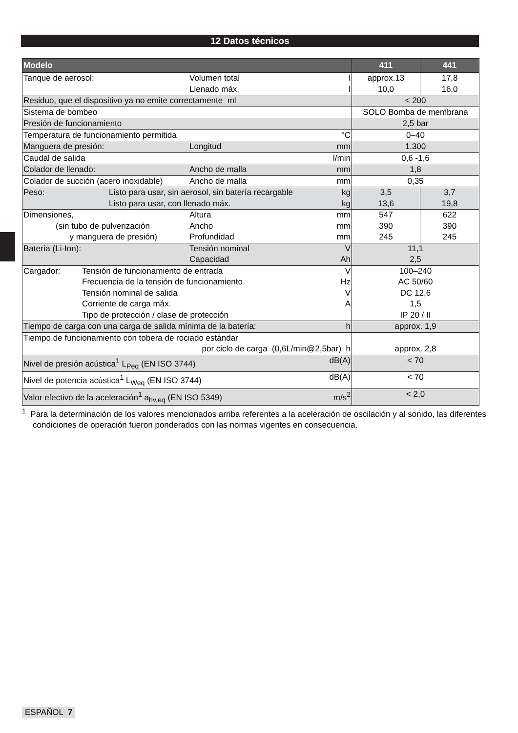12 Datos técnicos
| Modelo | 411 | 441 |
| --- | --- | --- |
| Tanque de aerosol: Volumen total Llenado máx. l l | approx.13 10,0 | 17,8 16,0 |
| Residuo, que el dispositivo ya no emite correctamente ml | < 200 | |
| Sistema de bombeo | SOLO Bomba de membrana | |
| Presión de funcionamiento | 2,5 bar | |
| Temperatura de funcionamiento permitida °C | 0–40 | |
| Manguera de presión: Longitud mm | 1.300 | |
| Caudal de salida l/min | 0,6 -1,6 | |
| Colador de llenado: Ancho de malla mm | 1,8 | |
| Colador de succión (acero inoxidable) Ancho de malla mm | 0,35 | |
| Peso: Listo para usar, sin aerosol, sin batería recargable Listo para usar, con llenado máx. kg kg | 3,5 13,6 | 3,7 19,8 |
| Dimensiones, (sin tubo de pulverización y manguera de presión) Altura Ancho Profundidad mm mm mm | 547 390 245 | 622 390 245 |
| Batería (Li-Ion): Tensión nominal Capacidad V Ah | 11,1 2,5 | |
| Cargador: Tensión de funcionamiento de entrada Frecuencia de la tensión de funcionamiento Tensión nominal de salida Corriente de carga máx. Tipo de protección / clase de protección V Hz V A | 100–240 AC 50/60 DC 12,6 1,5 IP 20 / II | |
| Tiempo de carga con una carga de salida mínima de la batería: h | approx. 1,9 | |
| Tiempo de funcionamiento con tobera de rociado estándar por ciclo de carga (0,6L/min@2,5bar) h | approx. 2,8 | |
| Nivel de presión acústica<sup>1</sup> L<sub>Peq</sub> (EN ISO 3744) dB(A) | < 70 | |
| Nivel de potencia acústica<sup>1</sup> L<sub>Weq</sub> (EN ISO 3744) dB(A) | < 70 | |
| Valor efectivo de la aceleración<sup>1</sup> a<sub>hv,eq</sub> (EN ISO 5349) m/s<sup>2</sup> | < 2,0 | |
<sup>1</sup> Para la determinación de los valores mencionados arriba referentes a la aceleración de oscilación y al sonido, las diferentes condiciones de operación fueron ponderados con las normas vigentes en consecuencia.
ESPAÑOL 7